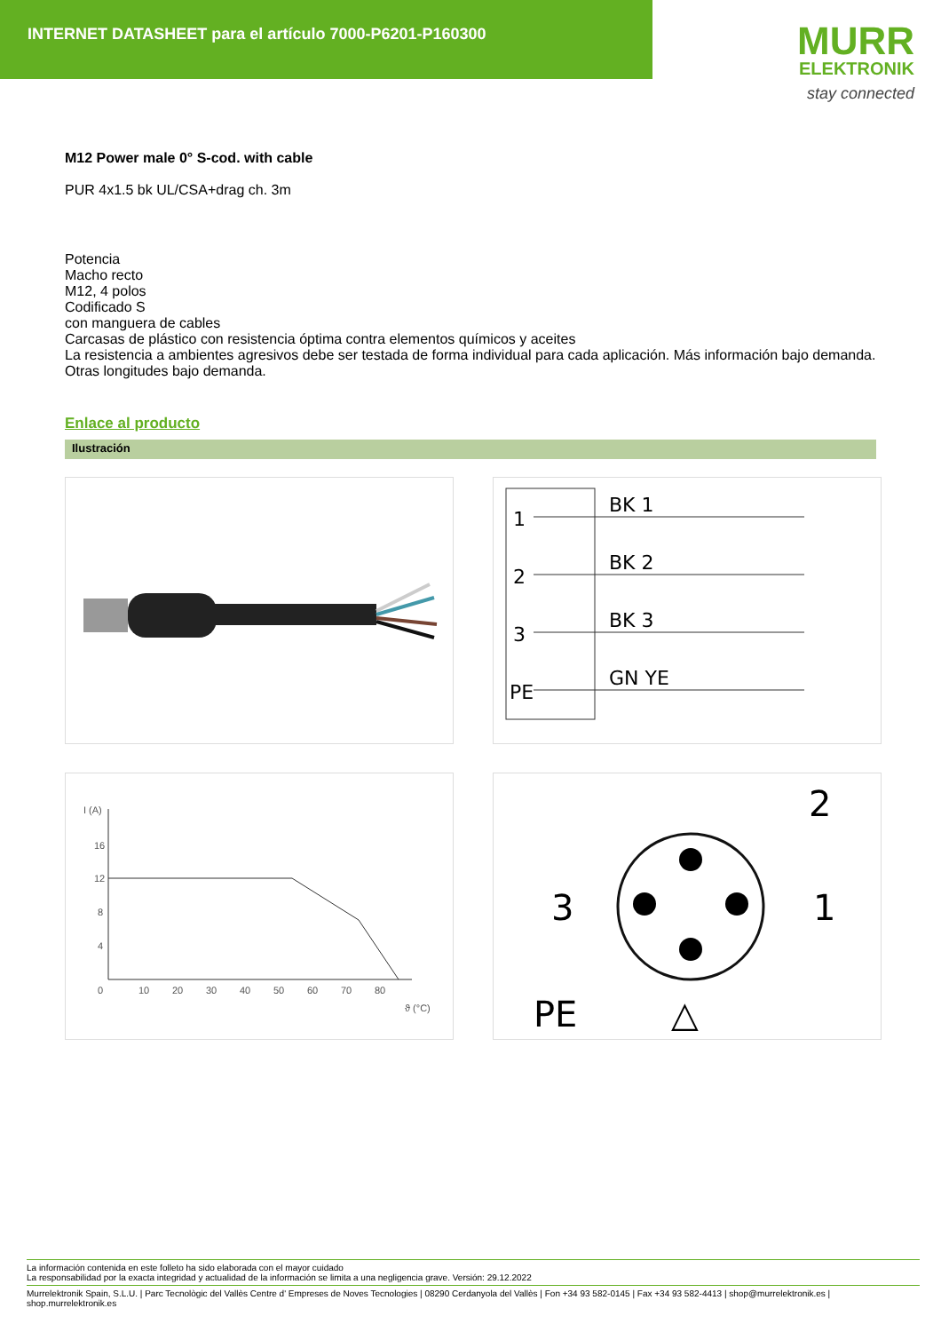INTERNET DATASHEET para el artículo 7000-P6201-P160300
MURR
ELEKTRONIK
stay connected
M12 Power male 0° S-cod. with cable
PUR 4x1.5 bk UL/CSA+drag ch. 3m
Potencia
Macho recto
M12, 4 polos
Codificado S
con manguera de cables
Carcasas de plástico con resistencia óptima contra elementos químicos y aceites
La resistencia a ambientes agresivos debe ser testada de forma individual para cada aplicación. Más información bajo demanda.
Otras longitudes bajo demanda.
Enlace al producto
Ilustración
1
2
3
PE
BK 1
BK 2
BK 3
GN YE
I (A)
16
12
8
4
0
10
20
30
40
50
60
70
80
ϑ (°C)
2
3
1
PE
△
La información contenida en este folleto ha sido elaborada con el mayor cuidado
La responsabilidad por la exacta integridad y actualidad de la información se limita a una negligencia grave. Versión: 29.12.2022
Murrelektronik Spain, S.L.U. | Parc Tecnològic del Vallès Centre d' Empreses de Noves Tecnologies | 08290 Cerdanyola del Vallès | Fon +34 93 582-0145 | Fax +34 93 582-4413 | shop@murrelektronik.es | shop.murrelektronik.es